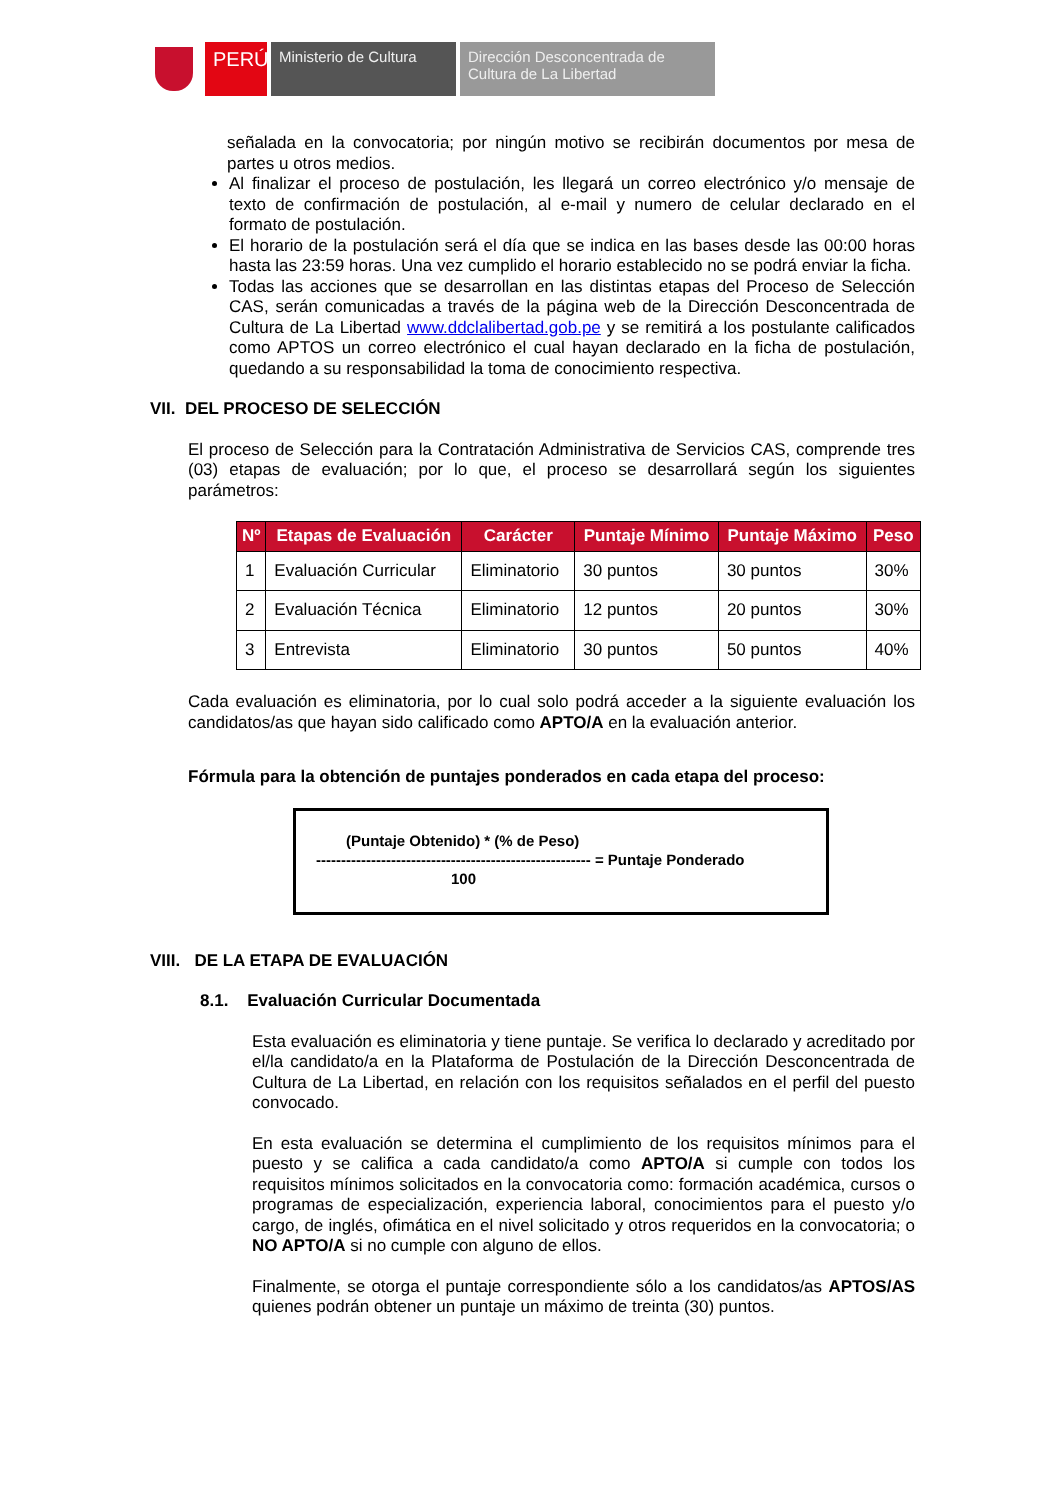PERÚ
Ministerio de Cultura
Dirección Desconcentrada de Cultura de La Libertad
señalada en la convocatoria; por ningún motivo se recibirán documentos por mesa de partes u otros medios.
Al finalizar el proceso de postulación, les llegará un correo electrónico y/o mensaje de texto de confirmación de postulación, al e-mail y numero de celular declarado en el formato de postulación.
El horario de la postulación será el día que se indica en las bases desde las 00:00 horas hasta las 23:59 horas. Una vez cumplido el horario establecido no se podrá enviar la ficha.
Todas las acciones que se desarrollan en las distintas etapas del Proceso de Selección CAS, serán comunicadas a través de la página web de la Dirección Desconcentrada de Cultura de La Libertad www.ddclalibertad.gob.pe y se remitirá a los postulante calificados como APTOS un correo electrónico el cual hayan declarado en la ficha de postulación, quedando a su responsabilidad la toma de conocimiento respectiva.
VII. DEL PROCESO DE SELECCIÓN
El proceso de Selección para la Contratación Administrativa de Servicios CAS, comprende tres (03) etapas de evaluación; por lo que, el proceso se desarrollará según los siguientes parámetros:
| Nº | Etapas de Evaluación | Carácter | Puntaje Mínimo | Puntaje Máximo | Peso |
| --- | --- | --- | --- | --- | --- |
| 1 | Evaluación Curricular | Eliminatorio | 30 puntos | 30 puntos | 30% |
| 2 | Evaluación Técnica | Eliminatorio | 12 puntos | 20 puntos | 30% |
| 3 | Entrevista | Eliminatorio | 30 puntos | 50 puntos | 40% |
Cada evaluación es eliminatoria, por lo cual solo podrá acceder a la siguiente evaluación los candidatos/as que hayan sido calificado como APTO/A en la evaluación anterior.
Fórmula para la obtención de puntajes ponderados en cada etapa del proceso:
(Puntaje Obtenido) * (% de Peso)
------------------------------------------------------- = Puntaje Ponderado
100
VIII. DE LA ETAPA DE EVALUACIÓN
8.1. Evaluación Curricular Documentada
Esta evaluación es eliminatoria y tiene puntaje. Se verifica lo declarado y acreditado por el/la candidato/a en la Plataforma de Postulación de la Dirección Desconcentrada de Cultura de La Libertad, en relación con los requisitos señalados en el perfil del puesto convocado.
En esta evaluación se determina el cumplimiento de los requisitos mínimos para el puesto y se califica a cada candidato/a como APTO/A si cumple con todos los requisitos mínimos solicitados en la convocatoria como: formación académica, cursos o programas de especialización, experiencia laboral, conocimientos para el puesto y/o cargo, de inglés, ofimática en el nivel solicitado y otros requeridos en la convocatoria; o NO APTO/A si no cumple con alguno de ellos.
Finalmente, se otorga el puntaje correspondiente sólo a los candidatos/as APTOS/AS quienes podrán obtener un puntaje un máximo de treinta (30) puntos.